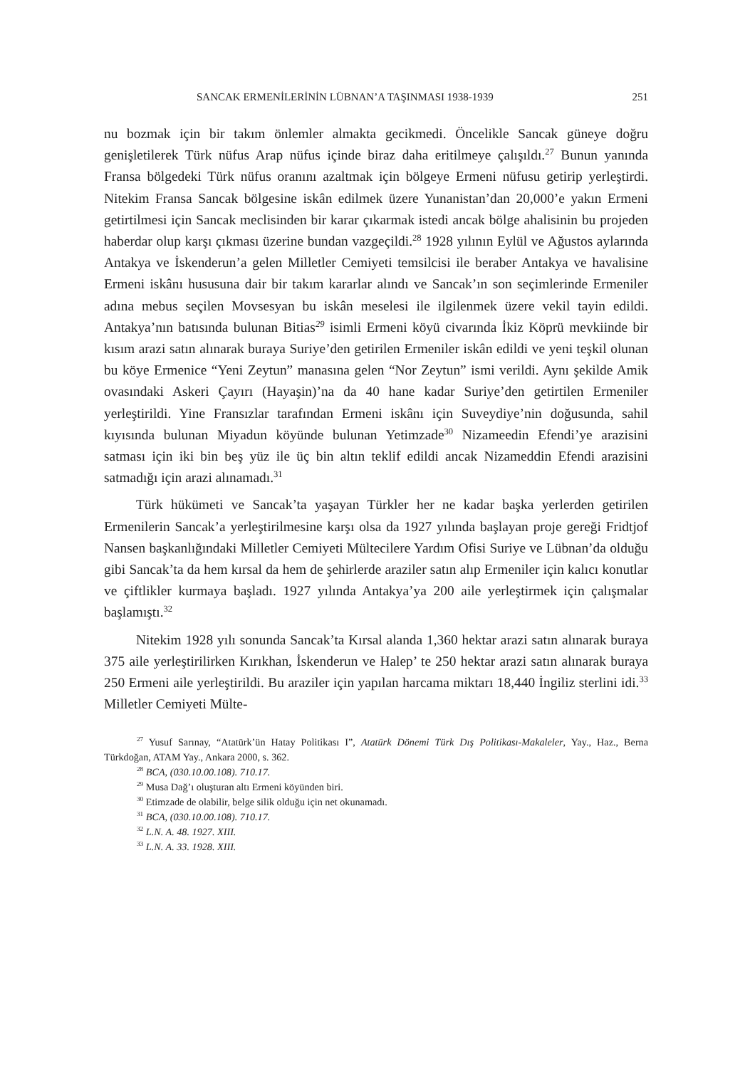SANCAK ERMENİLERİNİN LÜBNAN’A TAŞINMASI 1938-1939 251
nu bozmak için bir takım önlemler almakta gecikmedi. Öncelikle Sancak güneye doğru genişletilerek Türk nüfus Arap nüfus içinde biraz daha eritilmeye çalışıldı.<sup>27</sup> Bunun yanında Fransa bölgedeki Türk nüfus oranını azaltmak için bölgeye Ermeni nüfusu getirip yerleştirdi. Nitekim Fransa Sancak bölgesine iskân edilmek üzere Yunanistan’dan 20,000’e yakın Ermeni getirtilmesi için Sancak meclisinden bir karar çıkarmak istedi ancak bölge ahalisinin bu projeden haberdar olup karşı çıkması üzerine bundan vazgeçildi.<sup>28</sup> 1928 yılının Eylül ve Ağustos aylarında Antakya ve İskenderun’a gelen Milletler Cemiyeti temsilcisi ile beraber Antakya ve havalisine Ermeni iskânı hususuna dair bir takım kararlar alındı ve Sancak’ın son seçimlerinde Ermeniler adına mebus seçilen Movsesyan bu iskân meselesi ile ilgilenmek üzere vekil tayin edildi. Antakya’nın batısında bulunan Bitias<sup>29</sup> isimli Ermeni köyü civarında İkiz Köprü mevkiinde bir kısım arazi satın alınarak buraya Suriye’den getirilen Ermeniler iskân edildi ve yeni teşkil olunan bu köye Ermenice “Yeni Zeytun” manasına gelen “Nor Zeytun” ismi verildi. Aynı şekilde Amik ovasındaki Askeri Çayırı (Hayaşin)’na da 40 hane kadar Suriye’den getirtilen Ermeniler yerleştirildi. Yine Fransızlar tarafından Ermeni iskânı için Suveydiye’nin doğusunda, sahil kıyısında bulunan Miyadun köyünde bulunan Yetimzade<sup>30</sup> Nizameedin Efendi’ye arazisini satması için iki bin beş yüz ile üç bin altın teklif edildi ancak Nizameddin Efendi arazisini satmadığı için arazi alınamadı.<sup>31</sup>
Türk hükümeti ve Sancak’ta yaşayan Türkler her ne kadar başka yerlerden getirilen Ermenilerin Sancak’a yerleştirilmesine karşı olsa da 1927 yılında başlayan proje gereği Fridtjof Nansen başkanlığındaki Milletler Cemiyeti Mültecilere Yardım Ofisi Suriye ve Lübnan’da olduğu gibi Sancak’ta da hem kırsal da hem de şehirlerde araziler satın alıp Ermeniler için kalıcı konutlar ve çiftlikler kurmaya başladı. 1927 yılında Antakya’ya 200 aile yerleştirmek için çalışmalar başlamıştı.<sup>32</sup>
Nitekim 1928 yılı sonunda Sancak’ta Kırsal alanda 1,360 hektar arazi satın alınarak buraya 375 aile yerleştirilirken Kırıkhan, İskenderun ve Halep’ te 250 hektar arazi satın alınarak buraya 250 Ermeni aile yerleştirildi. Bu araziler için yapılan harcama miktarı 18,440 İngiliz sterlini idi.<sup>33</sup> Milletler Cemiyeti Mülte-
<sup>27</sup> Yusuf Sarınay, “Atatürk’ün Hatay Politikası I”, Atatürk Dönemi Türk Dış Politikası-Makaleler, Yay., Haz., Berna Türkdoğan, ATAM Yay., Ankara 2000, s. 362.
<sup>28</sup> BCA, (030.10.00.108). 710.17.
<sup>29</sup> Musa Dağ’ı oluşturan altı Ermeni köyünden biri.
<sup>30</sup> Etimzade de olabilir, belge silik olduğu için net okunamadı.
<sup>31</sup> BCA, (030.10.00.108). 710.17.
<sup>32</sup> L.N. A. 48. 1927. XIII.
<sup>33</sup> L.N. A. 33. 1928. XIII.